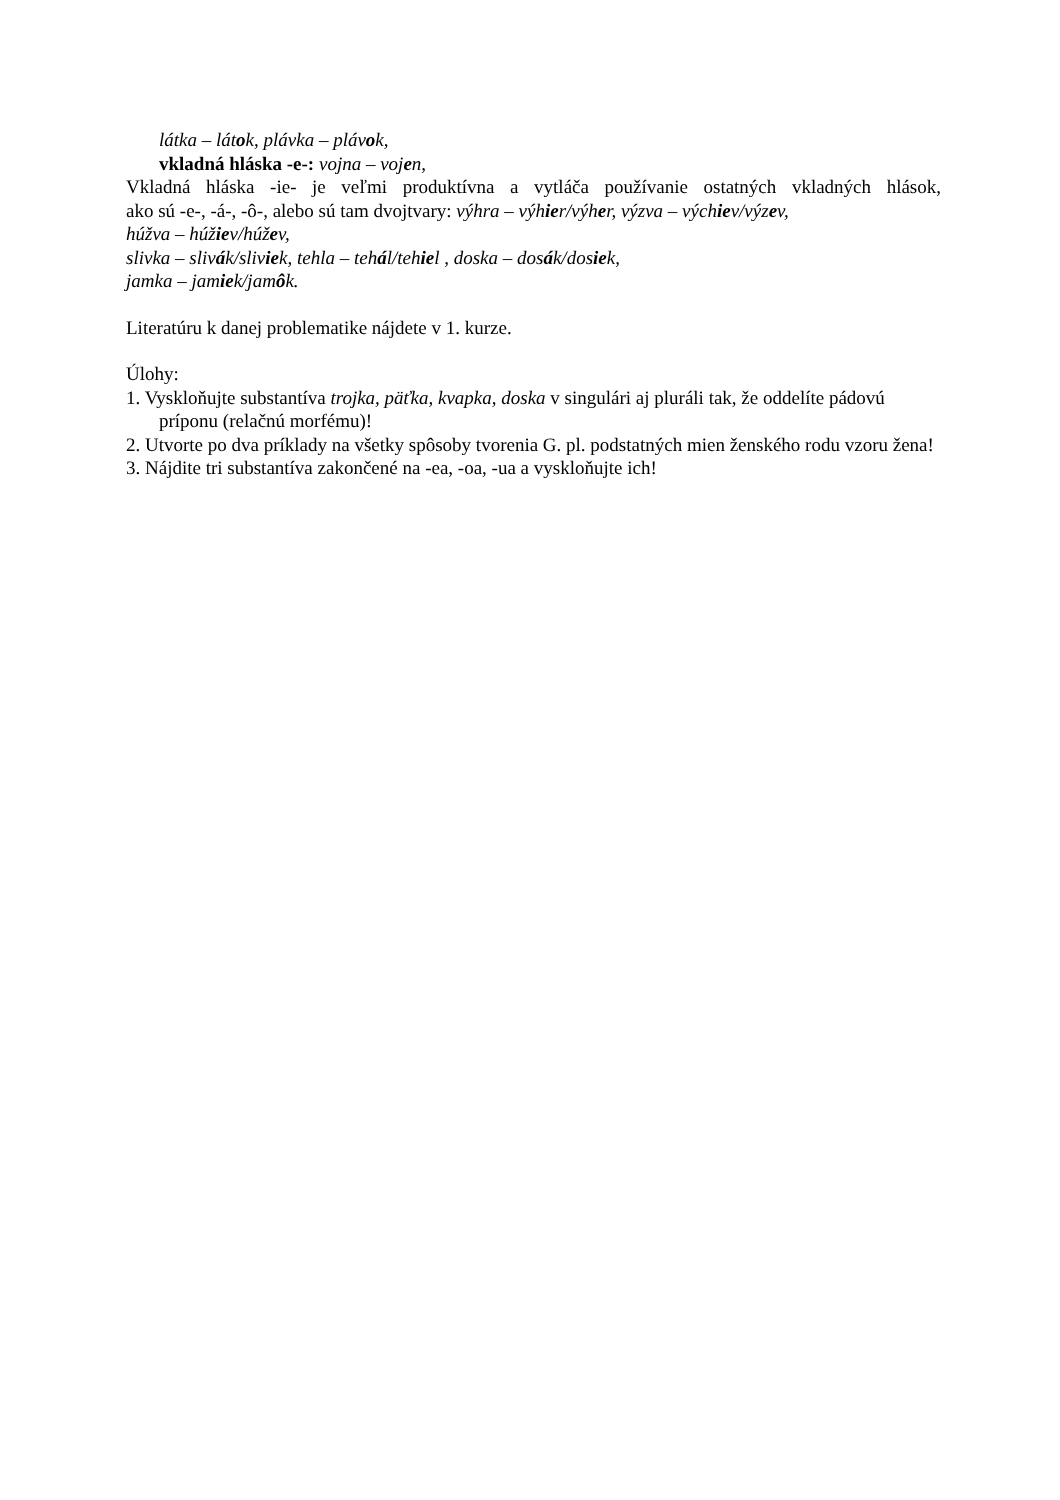látka – látok, plávka – plávok,
vkladná hláska -e-: vojna – vojen,
Vkladná hláska -ie- je veľmi produktívna a vytláča používanie ostatných vkladných hlások,
ako sú -e-, -á-, -ô-, alebo sú tam dvojtvary: výhra – výhier/výher, výzva – výchiev/výzev,
húžva – húžiev/húžev,
slivka – slivák/sliviek, tehla – tehál/tehiel , doska – dosák/dosiek,
jamka – jamiek/jamôk.
Literatúru k danej problematike nájdete v 1. kurze.
Úlohy:
1. Vyskloňujte substantíva trojka, päťka, kvapka, doska v singulári aj pluráli tak, že oddelíte pádovú príponu (relačnú morfému)!
2. Utvorte po dva príklady na všetky spôsoby tvorenia G. pl. podstatných mien ženského rodu vzoru žena!
3. Nájdite tri substantíva zakončené na -ea, -oa, -ua a vyskloňujte ich!